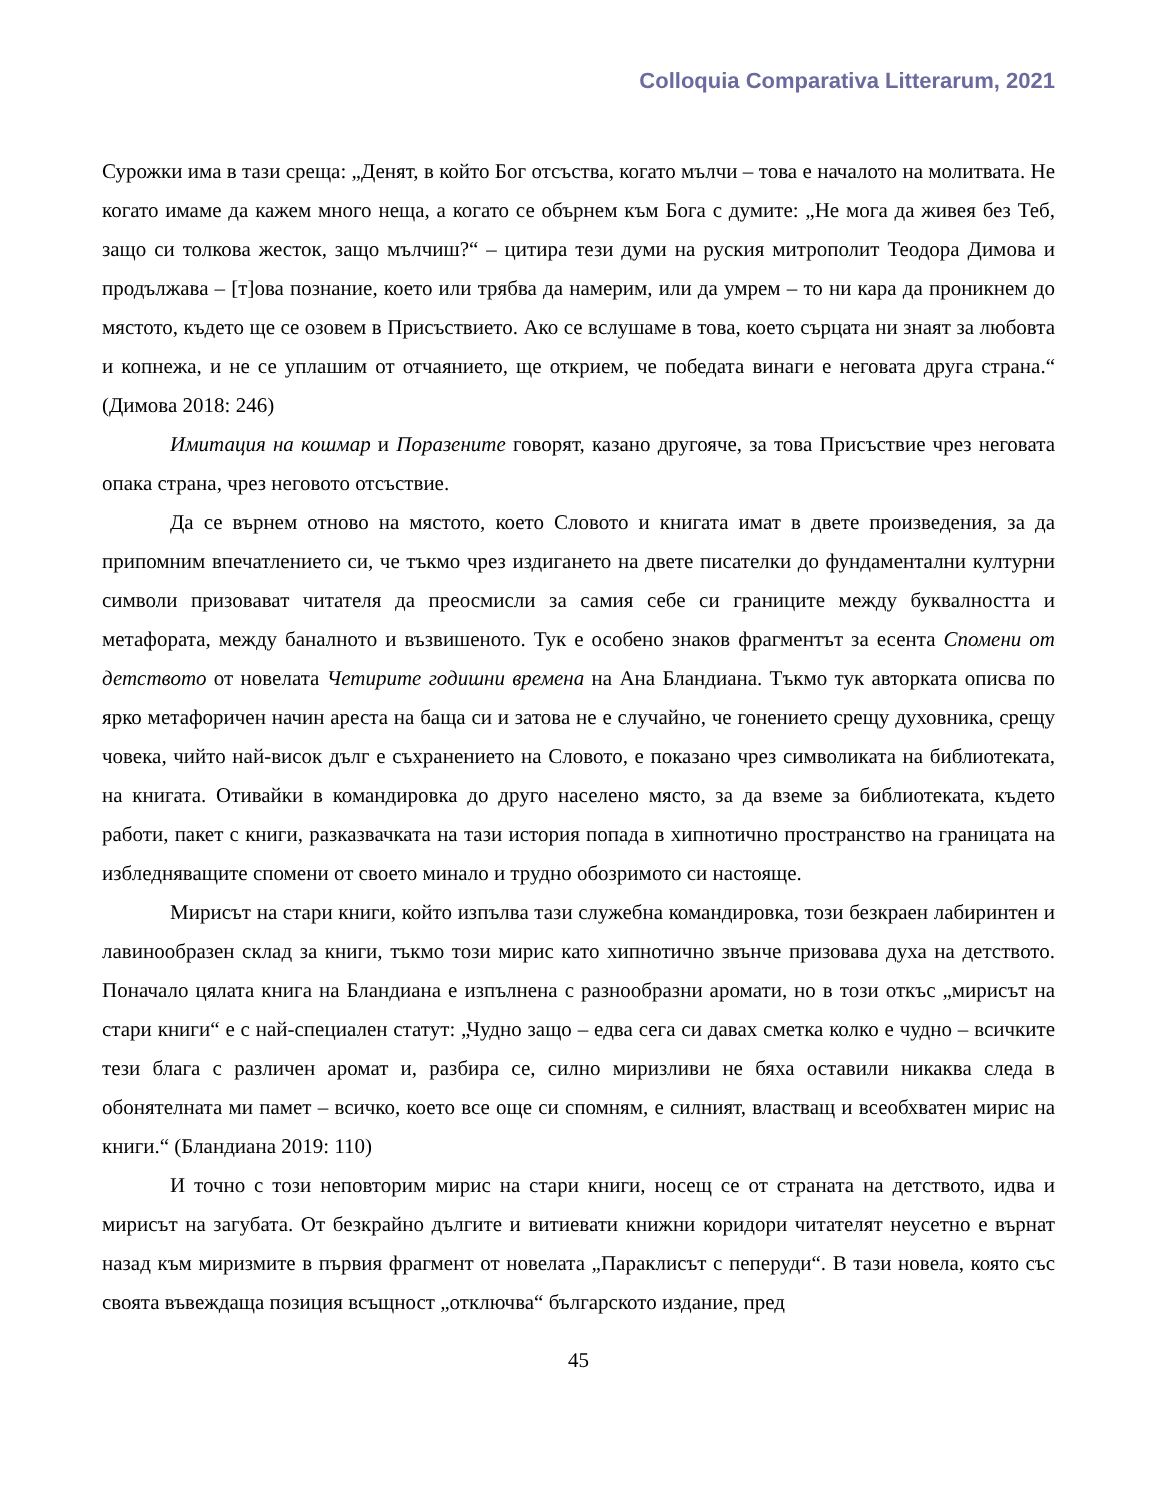Colloquia Comparativa Litterarum, 2021
Сурожки има в тази среща: „Денят, в който Бог отсъства, когато мълчи – това е началото на молитвата. Не когато имаме да кажем много неща, а когато се обърнем към Бога с думите: „Не мога да живея без Теб, защо си толкова жесток, защо мълчиш?“ – цитира тези думи на руския митрополит Теодора Димова и продължава – [т]ова познание, което или трябва да намерим, или да умрем – то ни кара да проникнем до мястото, където ще се озовем в Присъствието. Ако се вслушаме в това, което сърцата ни знаят за любовта и копнежа, и не се уплашим от отчаянието, ще открием, че победата винаги е неговата друга страна.“ (Димова 2018: 246)
Имитация на кошмар и Поразените говорят, казано другояче, за това Присъствие чрез неговата опака страна, чрез неговото отсъствие.
Да се върнем отново на мястото, което Словото и книгата имат в двете произведения, за да припомним впечатлението си, че тъкмо чрез издигането на двете писателки до фундаментални културни символи призовават читателя да преосмисли за самия себе си границите между буквалността и метафората, между баналното и възвишеното. Тук е особено знаков фрагментът за есента Спомени от детството от новелата Четирите годишни времена на Ана Бландиана. Тъкмо тук авторката описва по ярко метафоричен начин ареста на баща си и затова не е случайно, че гонението срещу духовника, срещу човека, чийто най-висок дълг е съхранението на Словото, е показано чрез символиката на библиотеката, на книгата. Отивайки в командировка до друго населено място, за да вземе за библиотеката, където работи, пакет с книги, разказвачката на тази история попада в хипнотично пространство на границата на избледняващите спомени от своето минало и трудно обозримото си настояще.
Мирисът на стари книги, който изпълва тази служебна командировка, този безкраен лабиринтен и лавинообразен склад за книги, тъкмо този мирис като хипнотично звънче призовава духа на детството. Поначало цялата книга на Бландиана е изпълнена с разнообразни аромати, но в този откъс „мирисът на стари книги“ е с най-специален статут: „Чудно защо – едва сега си давах сметка колко е чудно – всичките тези блага с различен аромат и, разбира се, силно миризливи не бяха оставили никаква следа в обонятелната ми памет – всичко, което все още си спомням, е силният, властващ и всеобхватен мирис на книги.“ (Бландиана 2019: 110)
И точно с този неповторим мирис на стари книги, носещ се от страната на детството, идва и мирисът на загубата. От безкрайно дългите и витиевати книжни коридори читателят неусетно е върнат назад към миризмите в първия фрагмент от новелата „Параклисът с пеперуди“. В тази новела, която със своята въвеждаща позиция всъщност „отключва“ българското издание, пред
45